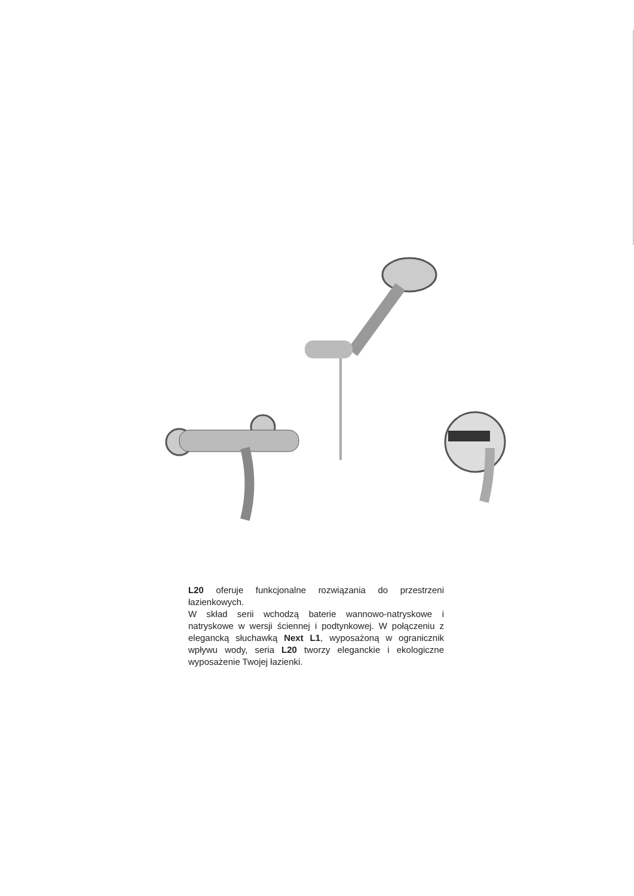L20 oferuje funkcjonalne rozwiązania do przestrzeni łazienkowych.
W skład serii wchodzą baterie wannowo-natryskowe i natryskowe w wersji ściennej i podtynkowej. W połączeniu z elegancką słuchawką Next L1, wyposażoną w ogranicznik wpływu wody, seria L20 tworzy eleganckie i ekologiczne wyposażenie Twojej łazienki.